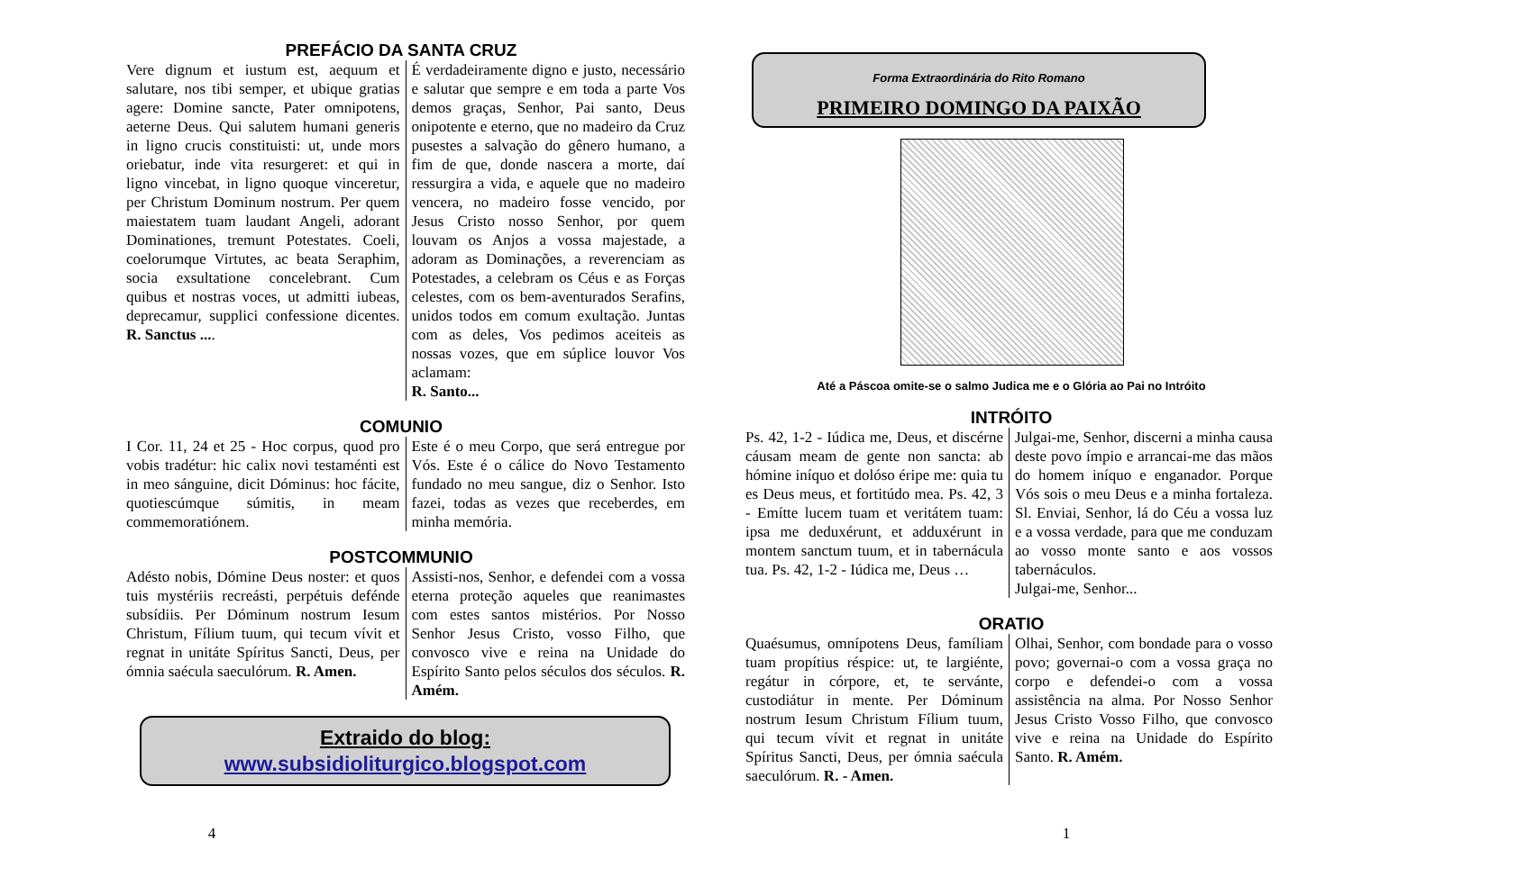PREFÁCIO DA SANTA CRUZ
Vere dignum et iustum est, aequum et salutare, nos tibi semper, et ubique gratias agere: Domine sancte, Pater omnipotens, aeterne Deus. Qui salutem humani generis in ligno crucis constituisti: ut, unde mors oriebatur, inde vita resurgeret: et qui in ligno vincebat, in ligno quoque vinceretur, per Christum Dominum nostrum. Per quem maiestatem tuam laudant Angeli, adorant Dominationes, tremunt Potestates. Coeli, coelorumque Virtutes, ac beata Seraphim, socia exsultatione concelebrant. Cum quibus et nostras voces, ut admitti iubeas, deprecamur, supplici confessione dicentes. R. Sanctus ....
É verdadeiramente digno e justo, necessário e salutar que sempre e em toda a parte Vos demos graças, Senhor, Pai santo, Deus onipotente e eterno, que no madeiro da Cruz pusestes a salvação do gênero humano, a fim de que, donde nascera a morte, daí ressurgira a vida, e aquele que no madeiro vencera, no madeiro fosse vencido, por Jesus Cristo nosso Senhor, por quem louvam os Anjos a vossa majestade, a adoram as Dominações, a reverenciam as Potestades, a celebram os Céus e as Forças celestes, com os bem-aventurados Serafins, unidos todos em comum exultação. Juntas com as deles, Vos pedimos aceiteis as nossas vozes, que em súplice louvor Vos aclamam:
R. Santo...
COMUNIO
I Cor. 11, 24 et 25 - Hoc corpus, quod pro vobis tradétur: hic calix novi testaménti est in meo sánguine, dicit Dóminus: hoc fácite, quotiescúmque súmitis, in meam commemoratiónem.
Este é o meu Corpo, que será entregue por Vós. Este é o cálice do Novo Testamento fundado no meu sangue, diz o Senhor. Isto fazei, todas as vezes que receberdes, em minha memória.
POSTCOMMUNIO
Adésto nobis, Dómine Deus noster: et quos tuis mystériis recreásti, perpétuis defénde subsídiis. Per Dóminum nostrum Iesum Christum, Fílium tuum, qui tecum vívit et regnat in unitáte Spíritus Sancti, Deus, per ómnia saécula saeculórum. R. Amen.
Assisti-nos, Senhor, e defendei com a vossa eterna proteção aqueles que reanimastes com estes santos mistérios. Por Nosso Senhor Jesus Cristo, vosso Filho, que convosco vive e reina na Unidade do Espírito Santo pelos séculos dos séculos. R. Amém.
Extraido do blog:
www.subsidioliturgico.blogspot.com
4
Forma Extraordinária do Rito Romano
PRIMEIRO DOMINGO DA PAIXÃO
Até a Páscoa omite-se o salmo Judica me e o Glória ao Pai no Intróito
INTRÓITO
Ps. 42, 1-2 - Iúdica me, Deus, et discérne cáusam meam de gente non sancta: ab hómine iníquo et dolóso éripe me: quia tu es Deus meus, et fortitúdo mea. Ps. 42, 3 - Emítte lucem tuam et veritátem tuam: ipsa me deduxérunt, et adduxérunt in montem sanctum tuum, et in tabernácula tua. Ps. 42, 1-2 - Iúdica me, Deus …
Julgai-me, Senhor, discerni a minha causa deste povo ímpio e arrancai-me das mãos do homem iníquo e enganador. Porque Vós sois o meu Deus e a minha fortaleza. Sl. Enviai, Senhor, lá do Céu a vossa luz e a vossa verdade, para que me conduzam ao vosso monte santo e aos vossos tabernáculos.
Julgai-me, Senhor...
ORATIO
Quaésumus, omnípotens Deus, famíliam tuam propítius réspice: ut, te largiénte, regátur in córpore, et, te servánte, custodiátur in mente. Per Dóminum nostrum Iesum Christum Fílium tuum, qui tecum vívit et regnat in unitáte Spíritus Sancti, Deus, per ómnia saécula saeculórum. R. - Amen.
Olhai, Senhor, com bondade para o vosso povo; governai-o com a vossa graça no corpo e defendei-o com a vossa assistência na alma. Por Nosso Senhor Jesus Cristo Vosso Filho, que convosco vive e reina na Unidade do Espírito Santo. R. Amém.
1